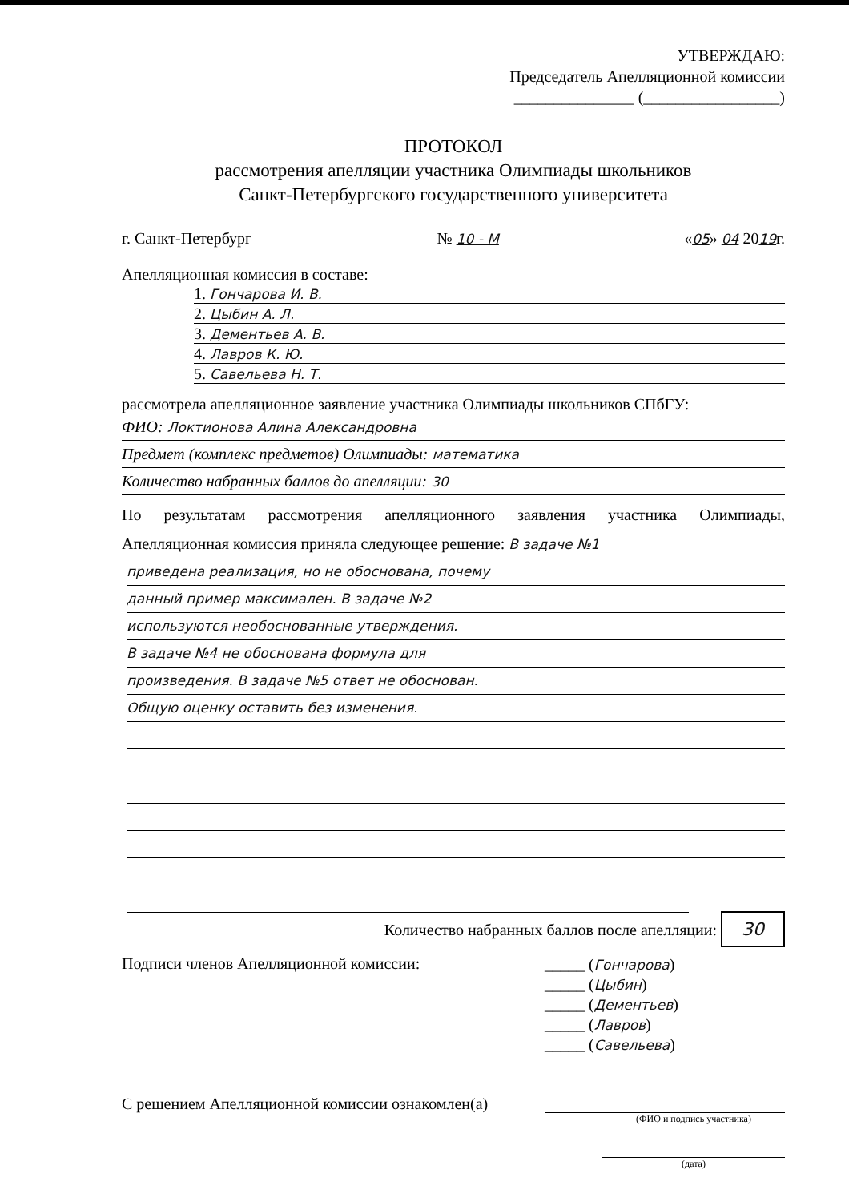УТВЕРЖДАЮ:
Председатель Апелляционной комиссии
_______________ (_________________)
ПРОТОКОЛ
рассмотрения апелляции участника Олимпиады школьников
Санкт-Петербургского государственного университета
г. Санкт-Петербург № 10 - М «05» 04 2019г.
Апелляционная комиссия в составе:
1. Гончарова И. В.
2. Цыбин А. Л.
3. Дементьев А. В.
4. Лавров К. Ю.
5. Савельева Н. Т.
рассмотрела апелляционное заявление участника Олимпиады школьников СПбГУ:
ФИО: Локтионова Алина Александровна
Предмет (комплекс предметов) Олимпиады: математика
Количество набранных баллов до апелляции: 30
По результатам рассмотрения апелляционного заявления участника Олимпиады, Апелляционная комиссия приняла следующее решение: В задаче №1
приведена реализация, но не обоснована, почему
данный пример максимален. В задаче №2
используются необоснованные утверждения.
В задаче №4 не обоснована формула для
произведения. В задаче №5 ответ не обоснован.
Общую оценку оставить без изменения.
Количество набранных баллов после апелляции: 30
Подписи членов Апелляционной комиссии:
_____ (Гончарова)
_____ (Цыбин)
_____ (Дементьев)
_____ (Лавров)
_____ (Савельева)
С решением Апелляционной комиссии ознакомлен(а)
(ФИО и подпись участника)
(дата)